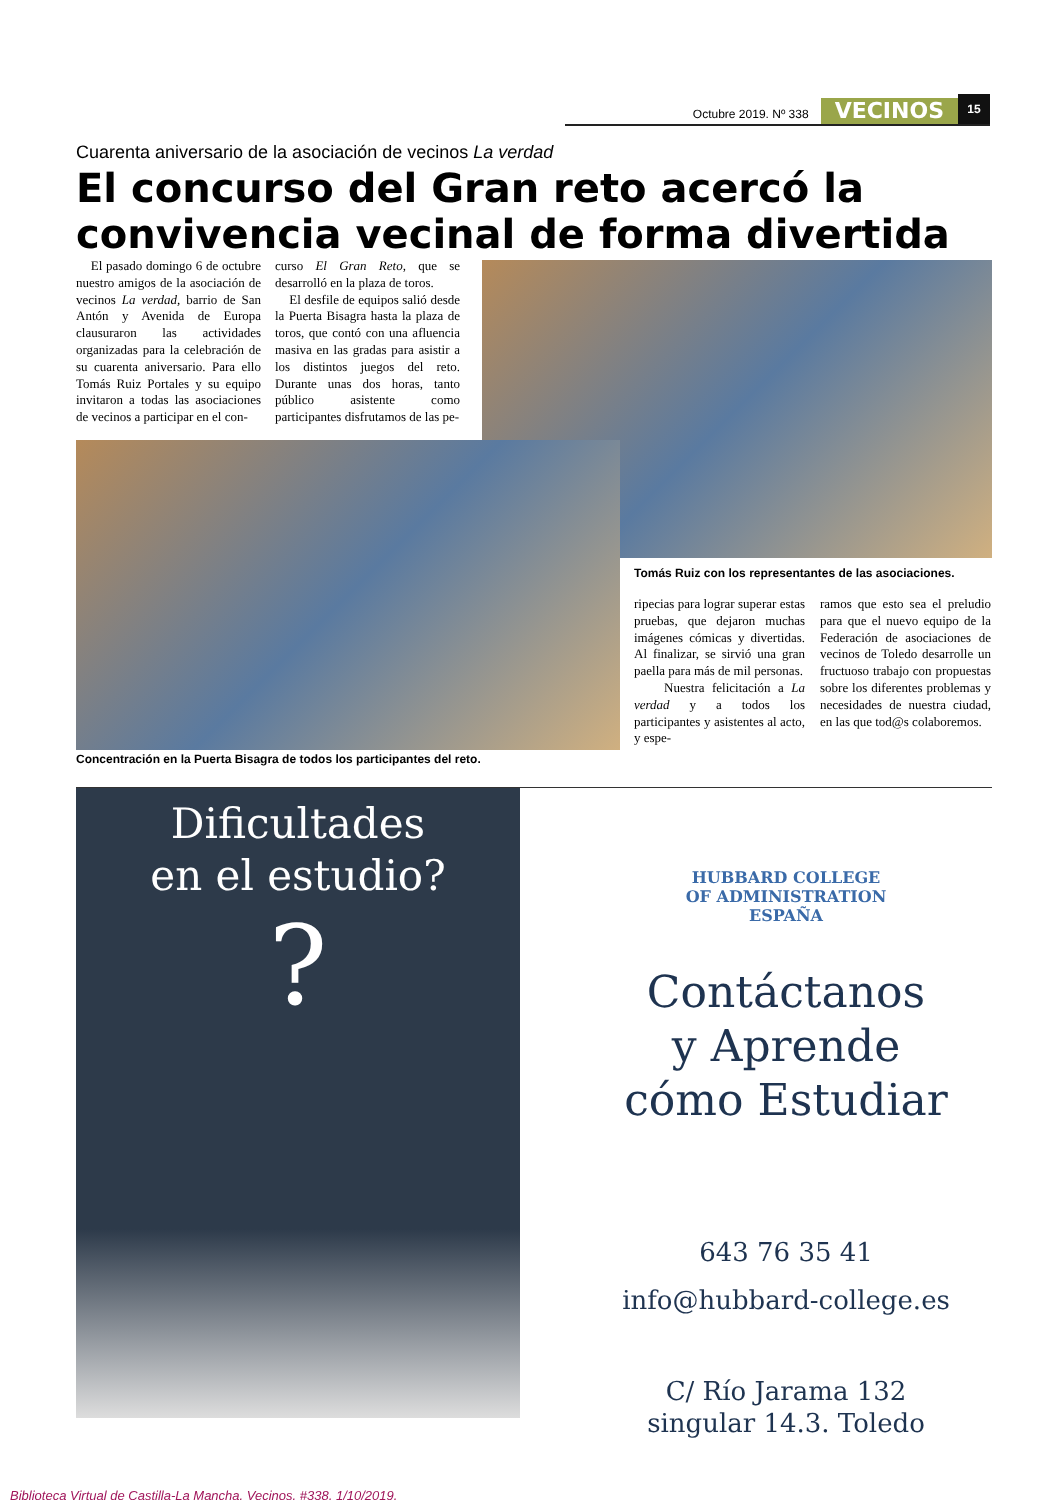Octubre 2019. Nº 338
VECINOS
15
Cuarenta aniversario de la asociación de vecinos La verdad
El concurso del Gran reto acercó la convivencia vecinal de forma divertida
El pasado domingo 6 de octubre nuestro amigos de la asociación de vecinos La verdad, barrio de San Antón y Avenida de Europa clausuraron las actividades organizadas para la celebración de su cuarenta aniversario. Para ello Tomás Ruiz Portales y su equipo invitaron a todas las asociaciones de vecinos a participar en el con-
curso El Gran Reto, que se desarrolló en la plaza de toros.
El desfile de equipos salió desde la Puerta Bisagra hasta la plaza de toros, que contó con una afluencia masiva en las gradas para asistir a los distintos juegos del reto. Durante unas dos horas, tanto público asistente como participantes disfrutamos de las pe-
Tomás Ruiz con los representantes de las asociaciones.
ripecias para lograr superar estas pruebas, que dejaron muchas imágenes cómicas y divertidas. Al finalizar, se sirvió una gran paella para más de mil personas.
Nuestra felicitación a La verdad y a todos los participantes y asistentes al acto, y espe-
ramos que esto sea el preludio para que el nuevo equipo de la Federación de asociaciones de vecinos de Toledo desarrolle un fructuoso trabajo con propuestas sobre los diferentes problemas y necesidades de nuestra ciudad, en las que tod@s colaboremos.
Concentración en la Puerta Bisagra de todos los participantes del reto.
Dificultades
en el estudio?
?
HUBBARD COLLEGE
OF ADMINISTRATION
ESPAÑA
Contáctanos
y Aprende
cómo Estudiar
643 76 35 41
info@hubbard-college.es
C/ Río Jarama 132
singular 14.3. Toledo
Biblioteca Virtual de Castilla-La Mancha. Vecinos. #338, 1/10/2019.